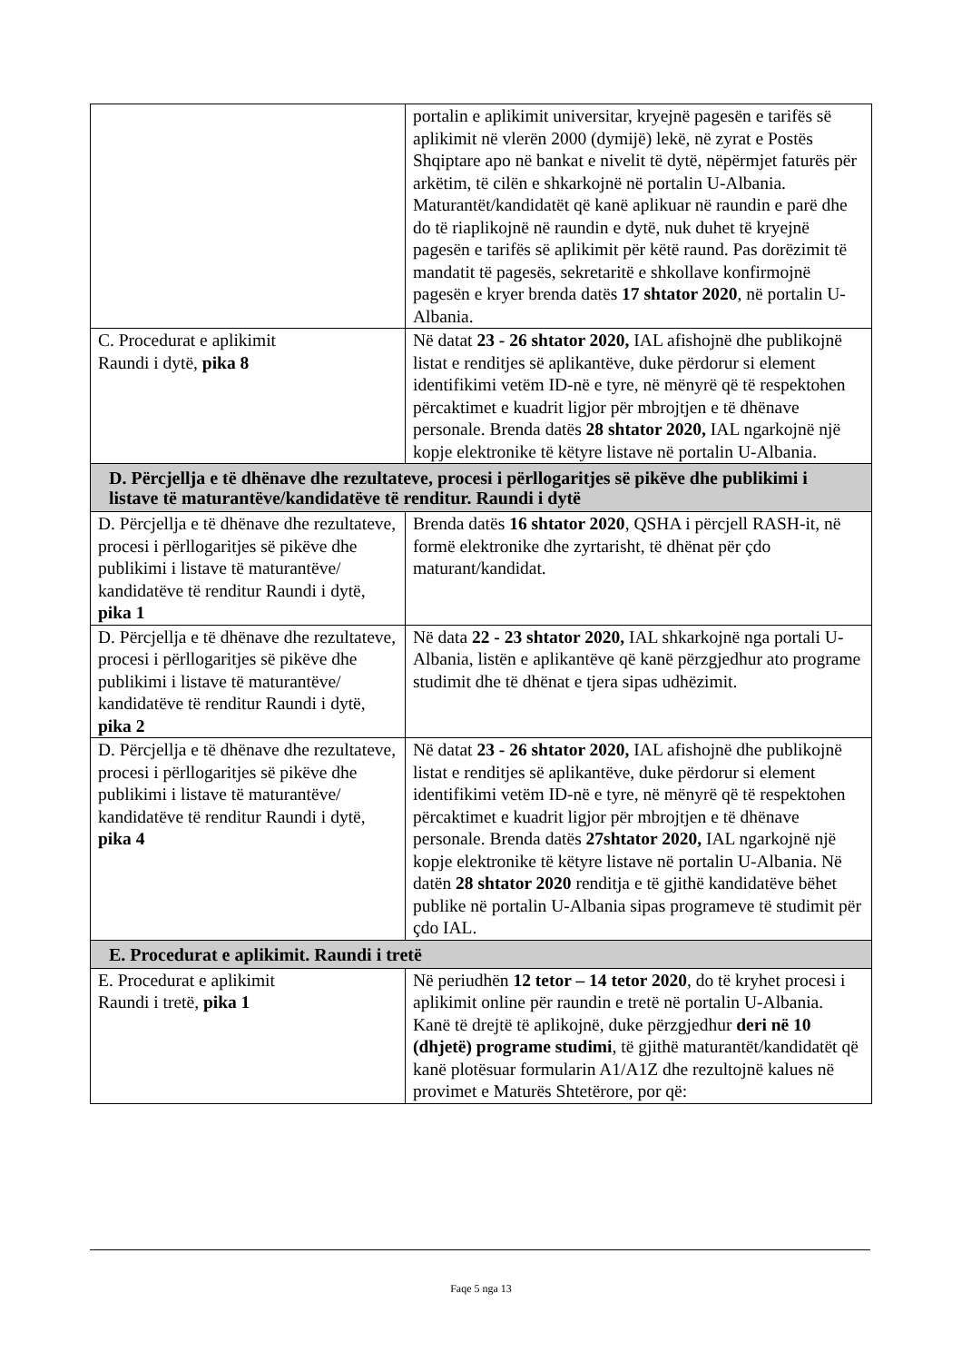| | portalin e aplikimit universitar, kryejnë pagesën e tarifës së aplikimit në vlerën 2000 (dymijë) lekë, në zyrat e Postës Shqiptare apo në bankat e nivelit të dytë, nëpërmjet faturës për arkëtim, të cilën e shkarkojnë në portalin U-Albania. Maturantët/kandidatët që kanë aplikuar në raundin e parë dhe do të riaplikojnë në raundin e dytë, nuk duhet të kryejnë pagesën e tarifës së aplikimit për këtë raund. Pas dorëzimit të mandatit të pagesës, sekretaritë e shkollave konfirmojnë pagesën e kryer brenda datës 17 shtator 2020 , në portalin U-Albania. |
| C. Procedurat e aplikimit Raundi i dytë, pika 8 | Në datat 23 - 26 shtator 2020, IAL afishojnë dhe publikojnë listat e renditjes së aplikantëve, duke përdorur si element identifikimi vetëm ID-në e tyre, në mënyrë që të respektohen përcaktimet e kuadrit ligjor për mbrojtjen e të dhënave personale. Brenda datës 28 shtator 2020, IAL ngarkojnë një kopje elektronike të këtyre listave në portalin U-Albania. |
| D. Përcjellja e të dhënave dhe rezultateve, procesi i përllogaritjes së pikëve dhe publikimi i listave të maturantëve/kandidatëve të renditur. Raundi i dytë | |
| D. Përcjellja e të dhënave dhe rezultateve, procesi i përllogaritjes së pikëve dhe publikimi i listave të maturantëve/ kandidatëve të renditur Raundi i dytë, pika 1 | Brenda datës 16 shtator 2020 , QSHA i përcjell RASH-it, në formë elektronike dhe zyrtarisht, të dhënat për çdo maturant/kandidat. |
| D. Përcjellja e të dhënave dhe rezultateve, procesi i përllogaritjes së pikëve dhe publikimi i listave të maturantëve/ kandidatëve të renditur Raundi i dytë, pika 2 | Në data 22 - 23 shtator 2020, IAL shkarkojnë nga portali U-Albania, listën e aplikantëve që kanë përzgjedhur ato programe studimit dhe të dhënat e tjera sipas udhëzimit. |
| D. Përcjellja e të dhënave dhe rezultateve, procesi i përllogaritjes së pikëve dhe publikimi i listave të maturantëve/ kandidatëve të renditur Raundi i dytë, pika 4 | Në datat 23 - 26 shtator 2020, IAL afishojnë dhe publikojnë listat e renditjes së aplikantëve, duke përdorur si element identifikimi vetëm ID-në e tyre, në mënyrë që të respektohen përcaktimet e kuadrit ligjor për mbrojtjen e të dhënave personale. Brenda datës 27shtator 2020, IAL ngarkojnë një kopje elektronike të këtyre listave në portalin U-Albania. Në datën 28 shtator 2020 renditja e të gjithë kandidatëve bëhet publike në portalin U-Albania sipas programeve të studimit për çdo IAL. |
| E. Procedurat e aplikimit. Raundi i tretë | |
| E. Procedurat e aplikimit Raundi i tretë, pika 1 | Në periudhën 12 tetor – 14 tetor 2020 , do të kryhet procesi i aplikimit online për raundin e tretë në portalin U-Albania. Kanë të drejtë të aplikojnë, duke përzgjedhur deri në 10 (dhjetë) programe studimi , të gjithë maturantët/kandidatët që kanë plotësuar formularin A1/A1Z dhe rezultojnë kalues në provimet e Maturës Shtetërore, por që: |
Faqe 5 nga 13